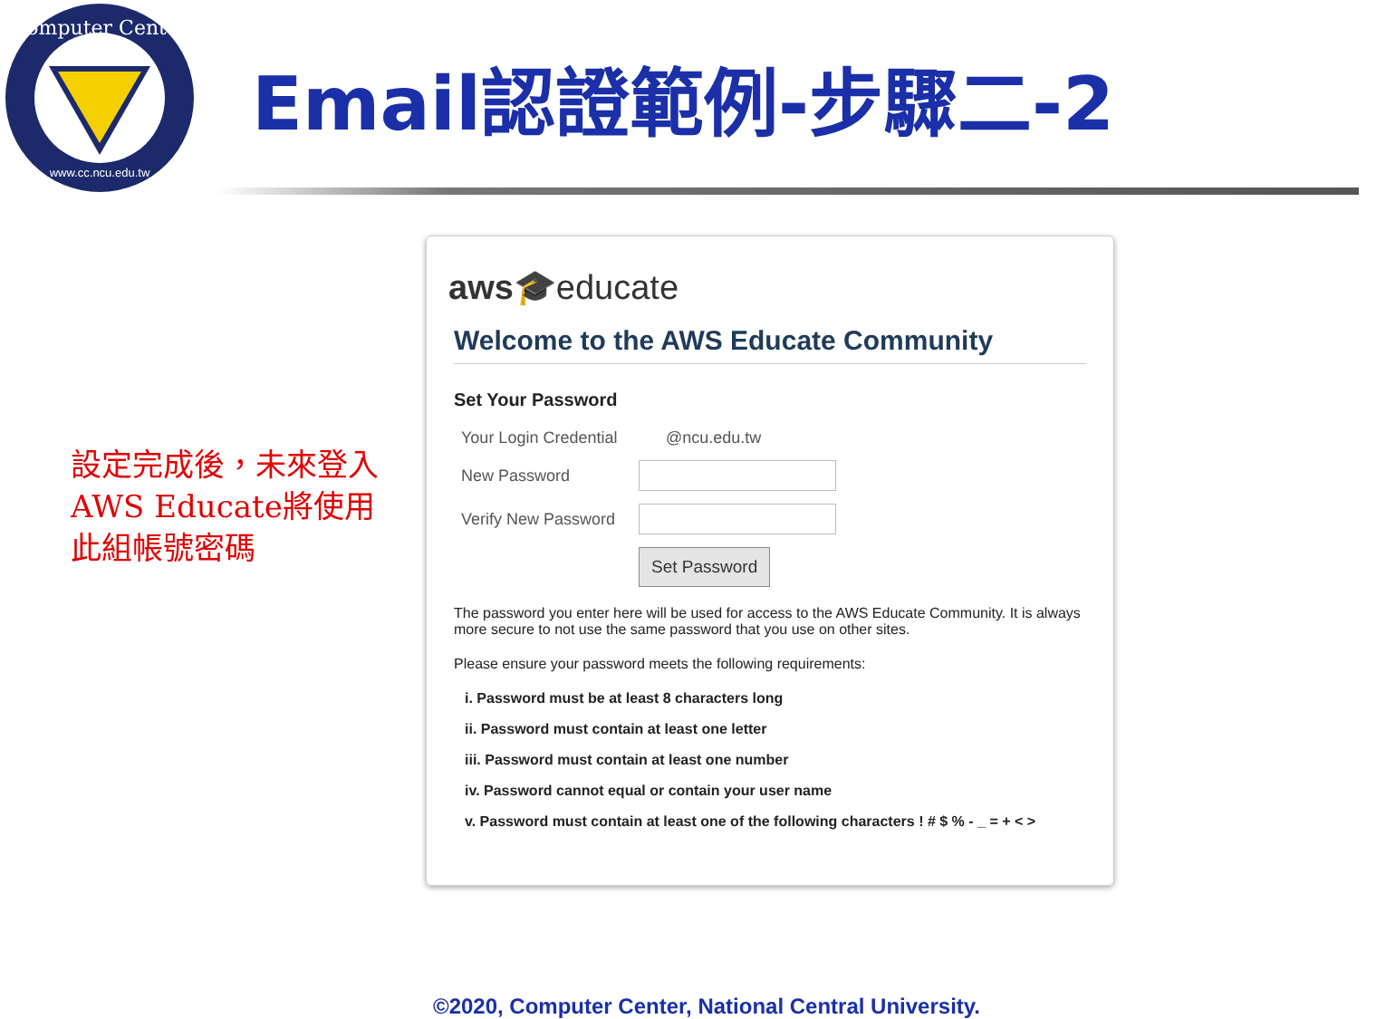Computer Center
www.cc.ncu.edu.tw
Email認證範例-步驟二-2
設定完成後，未來登入AWS Educate將使用此組帳號密碼
aws🎓educate
Welcome to the AWS Educate Community
Set Your Password
Your Login Credential @ncu.edu.tw
New Password
Verify New Password
Set Password
The password you enter here will be used for access to the AWS Educate Community. It is always more secure to not use the same password that you use on other sites.
Please ensure your password meets the following requirements:
i. Password must be at least 8 characters long
ii. Password must contain at least one letter
iii. Password must contain at least one number
iv. Password cannot equal or contain your user name
v. Password must contain at least one of the following characters ! # $ % - _ = + < >
©2020, Computer Center, National Central University.